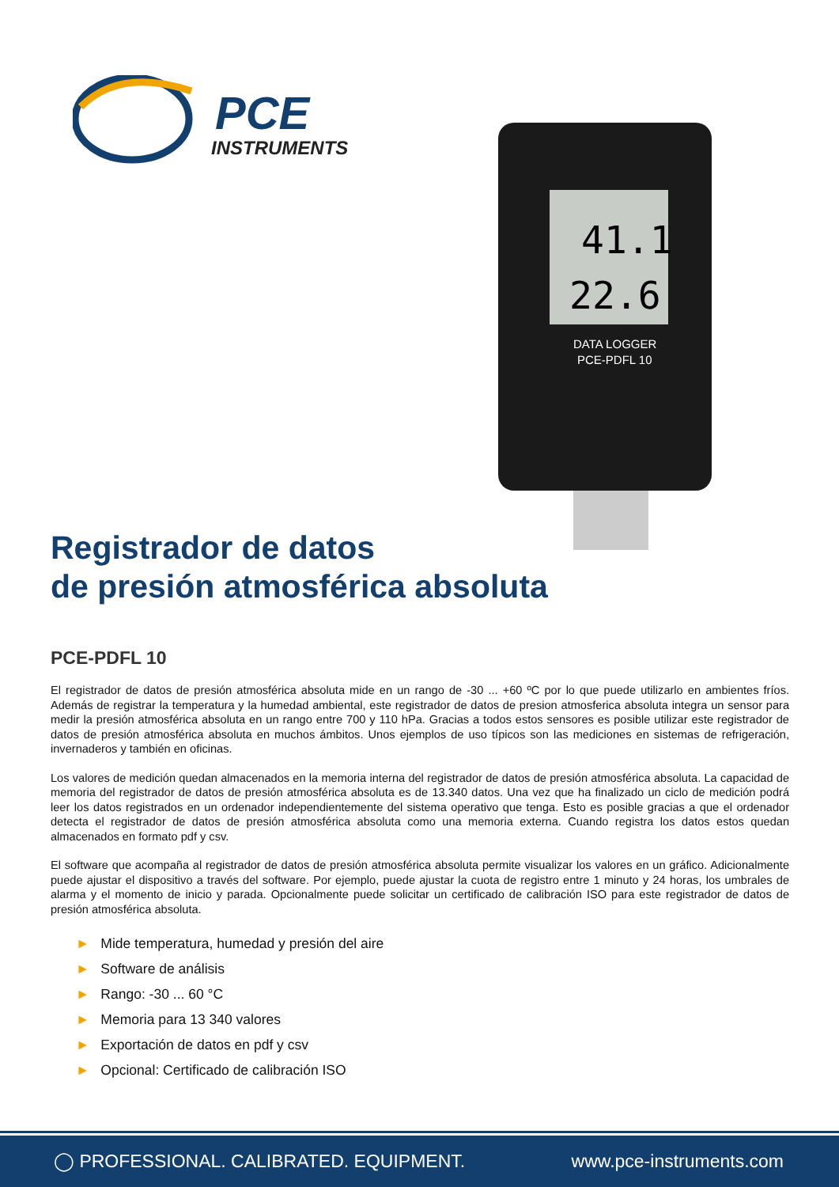PCE
INSTRUMENTS
41.1
22.6
DATA LOGGER
PCE-PDFL 10
Registrador de datos
de presión atmosférica absoluta
PCE-PDFL 10
El registrador de datos de presión atmosférica absoluta mide en un rango de -30 ... +60 ºC por lo que puede utilizarlo en ambientes fríos. Además de registrar la temperatura y la humedad ambiental, este registrador de datos de presion atmosferica absoluta integra un sensor para medir la presión atmosférica absoluta en un rango entre 700 y 110 hPa. Gracias a todos estos sensores es posible utilizar este registrador de datos de presión atmosférica absoluta en muchos ámbitos. Unos ejemplos de uso típicos son las mediciones en sistemas de refrigeración, invernaderos y también en oficinas.
Los valores de medición quedan almacenados en la memoria interna del registrador de datos de presión atmosférica absoluta. La capacidad de memoria del registrador de datos de presión atmosférica absoluta es de 13.340 datos. Una vez que ha finalizado un ciclo de medición podrá leer los datos registrados en un ordenador independientemente del sistema operativo que tenga. Esto es posible gracias a que el ordenador detecta el registrador de datos de presión atmosférica absoluta como una memoria externa. Cuando registra los datos estos quedan almacenados en formato pdf y csv.
El software que acompaña al registrador de datos de presión atmosférica absoluta permite visualizar los valores en un gráfico. Adicionalmente puede ajustar el dispositivo a través del software. Por ejemplo, puede ajustar la cuota de registro entre 1 minuto y 24 horas, los umbrales de alarma y el momento de inicio y parada. Opcionalmente puede solicitar un certificado de calibración ISO para este registrador de datos de presión atmosférica absoluta.
► Mide temperatura, humedad y presión del aire
► Software de análisis
► Rango: -30 ... 60 °C
► Memoria para 13 340 valores
► Exportación de datos en pdf y csv
► Opcional: Certificado de calibración ISO
◯ PROFESSIONAL. CALIBRATED. EQUIPMENT.
www.pce-instruments.com